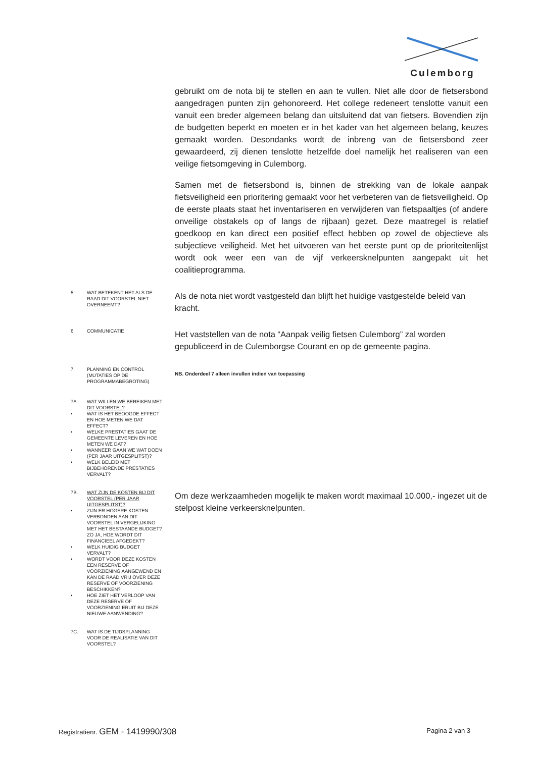Culemborg
gebruikt om de nota bij te stellen en aan te vullen. Niet alle door de fietsersbond aangedragen punten zijn gehonoreerd. Het college redeneert tenslotte vanuit een vanuit een breder algemeen belang dan uitsluitend dat van fietsers. Bovendien zijn de budgetten beperkt en moeten er in het kader van het algemeen belang, keuzes gemaakt worden. Desondanks wordt de inbreng van de fietsersbond zeer gewaardeerd, zij dienen tenslotte hetzelfde doel namelijk het realiseren van een veilige fietsomgeving in Culemborg.
Samen met de fietsersbond is, binnen de strekking van de lokale aanpak fietsveiligheid een prioritering gemaakt voor het verbeteren van de fietsveiligheid. Op de eerste plaats staat het inventariseren en verwijderen van fietspaaltjes (of andere onveilige obstakels op of langs de rijbaan) gezet. Deze maatregel is relatief goedkoop en kan direct een positief effect hebben op zowel de objectieve als subjectieve veiligheid. Met het uitvoeren van het eerste punt op de prioriteitenlijst wordt ook weer een van de vijf verkeersknelpunten aangepakt uit het coalitieprogramma.
5. WAT BETEKENT HET ALS DE RAAD DIT VOORSTEL NIET OVERNEEMT?
Als de nota niet wordt vastgesteld dan blijft het huidige vastgestelde beleid van kracht.
6. COMMUNICATIE
Het vaststellen van de nota “Aanpak veilig fietsen Culemborg” zal worden gepubliceerd in de Culemborgse Courant en op de gemeente pagina.
7. PLANNING EN CONTROL (MUTATIES OP DE PROGRAMMABEGROTING)
NB. Onderdeel 7 alleen invullen indien van toepassing
7A. WAT WILLEN WE BEREIKEN MET DIT VOORSTEL?
• WAT IS HET BEOOGDE EFFECT EN HOE METEN WE DAT EFFECT?
• WELKE PRESTATIES GAAT DE GEMEENTE LEVEREN EN HOE METEN WE DAT?
• WANNEER GAAN WE WAT DOEN (PER JAAR UITGESPLITST)?
• WELK BELEID MET BIJBEHORENDE PRESTATIES VERVALT?
7B. WAT ZIJN DE KOSTEN BIJ DIT VOORSTEL (PER JAAR UITGESPLITST)?
• ZIJN ER HOGERE KOSTEN VERBONDEN AAN DIT VOORSTEL IN VERGELIJKING MET HET BESTAANDE BUDGET? ZO JA, HOE WORDT DIT FINANCIEEL AFGEDEKT?
• WELK HUIDIG BUDGET VERVALT?
• WORDT VOOR DEZE KOSTEN EEN RESERVE OF VOORZIENING AANGEWEND EN KAN DE RAAD VRIJ OVER DEZE RESERVE OF VOORZIENING BESCHIKKEN?
• HOE ZIET HET VERLOOP VAN DEZE RESERVE OF VOORZIENING ERUIT BIJ DEZE NIEUWE AANWENDING?
Om deze werkzaamheden mogelijk te maken wordt maximaal 10.000,- ingezet uit de stelpost kleine verkeersknelpunten.
7C. WAT IS DE TIJDSPLANNING VOOR DE REALISATIE VAN DIT VOORSTEL?
Registratienr. GEM - 1419990/308 Pagina 2 van 3